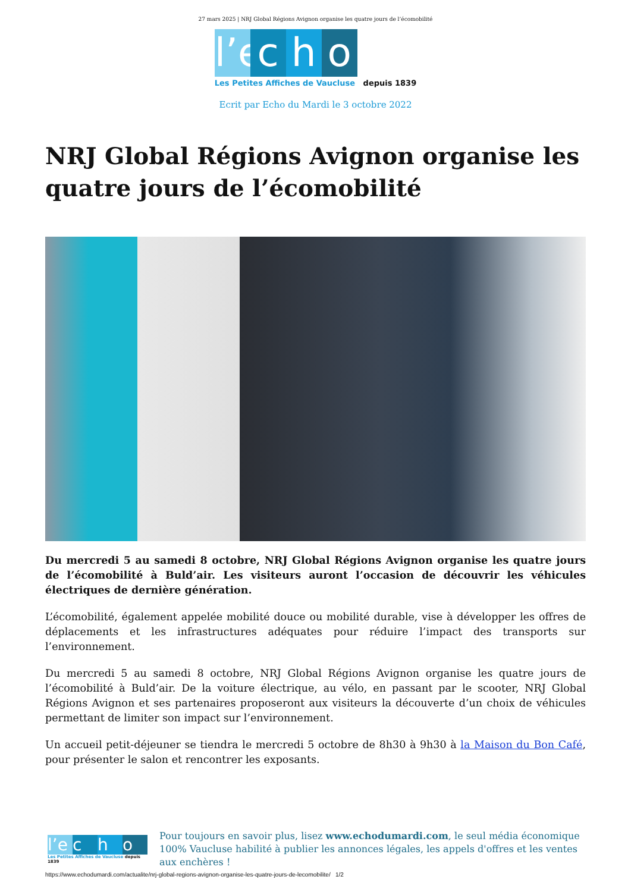27 mars 2025 | NRJ Global Régions Avignon organise les quatre jours de l’écomobilité
l’e c h o
Les Petites Affiches de Vaucluse depuis 1839
Ecrit par Echo du Mardi le 3 octobre 2022
NRJ Global Régions Avignon organise les quatre jours de l’écomobilité
Du mercredi 5 au samedi 8 octobre, NRJ Global Régions Avignon organise les quatre jours de l’écomobilité à Buld’air. Les visiteurs auront l’occasion de découvrir les véhicules électriques de dernière génération.
L’écomobilité, également appelée mobilité douce ou mobilité durable, vise à développer les offres de déplacements et les infrastructures adéquates pour réduire l’impact des transports sur l’environnement.
Du mercredi 5 au samedi 8 octobre, NRJ Global Régions Avignon organise les quatre jours de l’écomobilité à Buld’air. De la voiture électrique, au vélo, en passant par le scooter, NRJ Global Régions Avignon et ses partenaires proposeront aux visiteurs la découverte d’un choix de véhicules permettant de limiter son impact sur l’environnement.
Un accueil petit-déjeuner se tiendra le mercredi 5 octobre de 8h30 à 9h30 à la Maison du Bon Café, pour présenter le salon et rencontrer les exposants.
l’e c h o
Les Petites Affiches de Vaucluse depuis 1839
Pour toujours en savoir plus, lisez www.echodumardi.com, le seul média économique 100% Vaucluse habilité à publier les annonces légales, les appels d'offres et les ventes aux enchères !
https://www.echodumardi.com/actualite/nrj-global-regions-avignon-organise-les-quatre-jours-de-lecomobilite/ 1/2